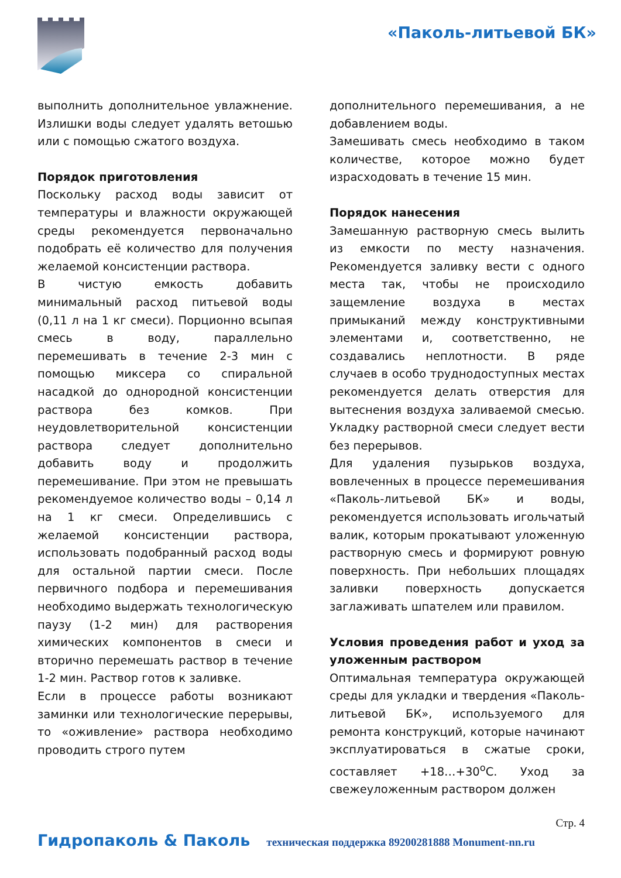«Паколь-литьевой БК»
выполнить дополнительное увлажнение. Излишки воды следует удалять ветошью или с помощью сжатого воздуха.
Порядок приготовления
Поскольку расход воды зависит от температуры и влажности окружающей среды рекомендуется первоначально подобрать её количество для получения желаемой консистенции раствора.
В чистую емкость добавить минимальный расход питьевой воды (0,11 л на 1 кг смеси). Порционно всыпая смесь в воду, параллельно перемешивать в течение 2-3 мин с помощью миксера со спиральной насадкой до однородной консистенции раствора без комков. При неудовлетворительной консистенции раствора следует дополнительно добавить воду и продолжить перемешивание. При этом не превышать рекомендуемое количество воды – 0,14 л на 1 кг смеси. Определившись с желаемой консистенции раствора, использовать подобранный расход воды для остальной партии смеси. После первичного подбора и перемешивания необходимо выдержать технологическую паузу (1-2 мин) для растворения химических компонентов в смеси и вторично перемешать раствор в течение 1-2 мин. Раствор готов к заливке.
Если в процессе работы возникают заминки или технологические перерывы, то «оживление» раствора необходимо проводить строго путем
дополнительного перемешивания, а не добавлением воды.
Замешивать смесь необходимо в таком количестве, которое можно будет израсходовать в течение 15 мин.
Порядок нанесения
Замешанную растворную смесь вылить из емкости по месту назначения. Рекомендуется заливку вести с одного места так, чтобы не происходило защемление воздуха в местах примыканий между конструктивными элементами и, соответственно, не создавались неплотности. В ряде случаев в особо труднодоступных местах рекомендуется делать отверстия для вытеснения воздуха заливаемой смесью. Укладку растворной смеси следует вести без перерывов.
Для удаления пузырьков воздуха, вовлеченных в процессе перемешивания «Паколь-литьевой БК» и воды, рекомендуется использовать игольчатый валик, которым прокатывают уложенную растворную смесь и формируют ровную поверхность. При небольших площадях заливки поверхность допускается заглаживать шпателем или правилом.
Условия проведения работ и уход за уложенным раствором
Оптимальная температура окружающей среды для укладки и твердения «Паколь-литьевой БК», используемого для ремонта конструкций, которые начинают эксплуатироваться в сжатые сроки, составляет +18…+30<sup>о</sup>С. Уход за свежеуложенным раствором должен
Стр. 4
Гидропаколь & Паколь техническая поддержка 89200281888 Monument-nn.ru